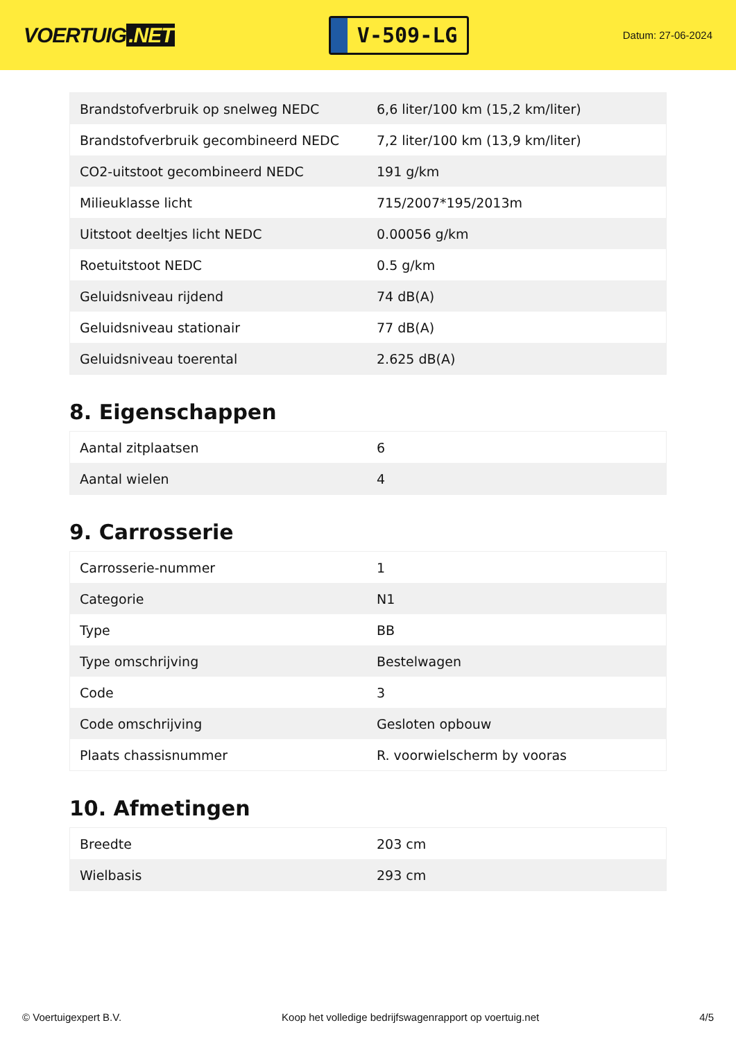VOERTUIG.NET
V-509-LG
Datum: 27-06-2024
| Brandstofverbruik op snelweg NEDC | 6,6 liter/100 km (15,2 km/liter) |
| Brandstofverbruik gecombineerd NEDC | 7,2 liter/100 km (13,9 km/liter) |
| CO2-uitstoot gecombineerd NEDC | 191 g/km |
| Milieuklasse licht | 715/2007*195/2013m |
| Uitstoot deeltjes licht NEDC | 0.00056 g/km |
| Roetuitstoot NEDC | 0.5 g/km |
| Geluidsniveau rijdend | 74 dB(A) |
| Geluidsniveau stationair | 77 dB(A) |
| Geluidsniveau toerental | 2.625 dB(A) |
8. Eigenschappen
| Aantal zitplaatsen | 6 |
| Aantal wielen | 4 |
9. Carrosserie
| Carrosserie-nummer | 1 |
| Categorie | N1 |
| Type | BB |
| Type omschrijving | Bestelwagen |
| Code | 3 |
| Code omschrijving | Gesloten opbouw |
| Plaats chassisnummer | R. voorwielscherm by vooras |
10. Afmetingen
| Breedte | 203 cm |
| Wielbasis | 293 cm |
© Voertuigexpert B.V. Koop het volledige bedrijfswagenrapport op voertuig.net 4/5